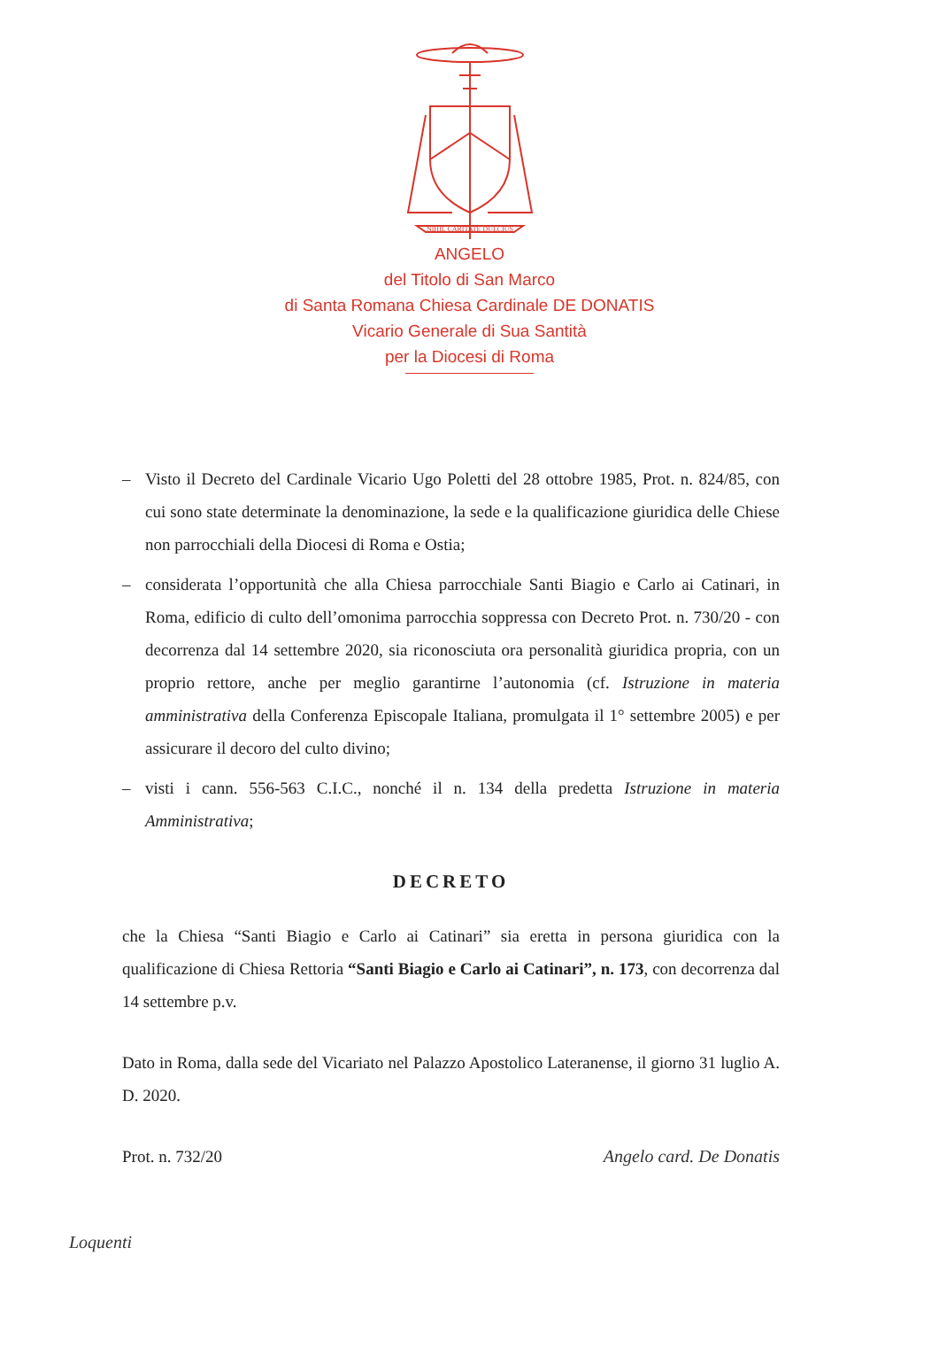NIHIL CARITATE DULCIUS
ANGELO
del Titolo di San Marco
di Santa Romana Chiesa Cardinale DE DONATIS
Vicario Generale di Sua Santità
per la Diocesi di Roma
– Visto il Decreto del Cardinale Vicario Ugo Poletti del 28 ottobre 1985, Prot. n. 824/85, con cui sono state determinate la denominazione, la sede e la qualificazione giuridica delle Chiese non parrocchiali della Diocesi di Roma e Ostia;
– considerata l’opportunità che alla Chiesa parrocchiale Santi Biagio e Carlo ai Catinari, in Roma, edificio di culto dell’omonima parrocchia soppressa con Decreto Prot. n. 730/20 - con decorrenza dal 14 settembre 2020, sia riconosciuta ora personalità giuridica propria, con un proprio rettore, anche per meglio garantirne l’autonomia (cf. Istruzione in materia amministrativa della Conferenza Episcopale Italiana, promulgata il 1° settembre 2005) e per assicurare il decoro del culto divino;
– visti i cann. 556-563 C.I.C., nonché il n. 134 della predetta Istruzione in materia Amministrativa;
DECRETO
che la Chiesa “Santi Biagio e Carlo ai Catinari” sia eretta in persona giuridica con la qualificazione di Chiesa Rettoria “Santi Biagio e Carlo ai Catinari”, n. 173, con decorrenza dal 14 settembre p.v.
Dato in Roma, dalla sede del Vicariato nel Palazzo Apostolico Lateranense, il giorno 31 luglio A. D. 2020.
Prot. n. 732/20 Angelo card. De Donatis
Loquenti